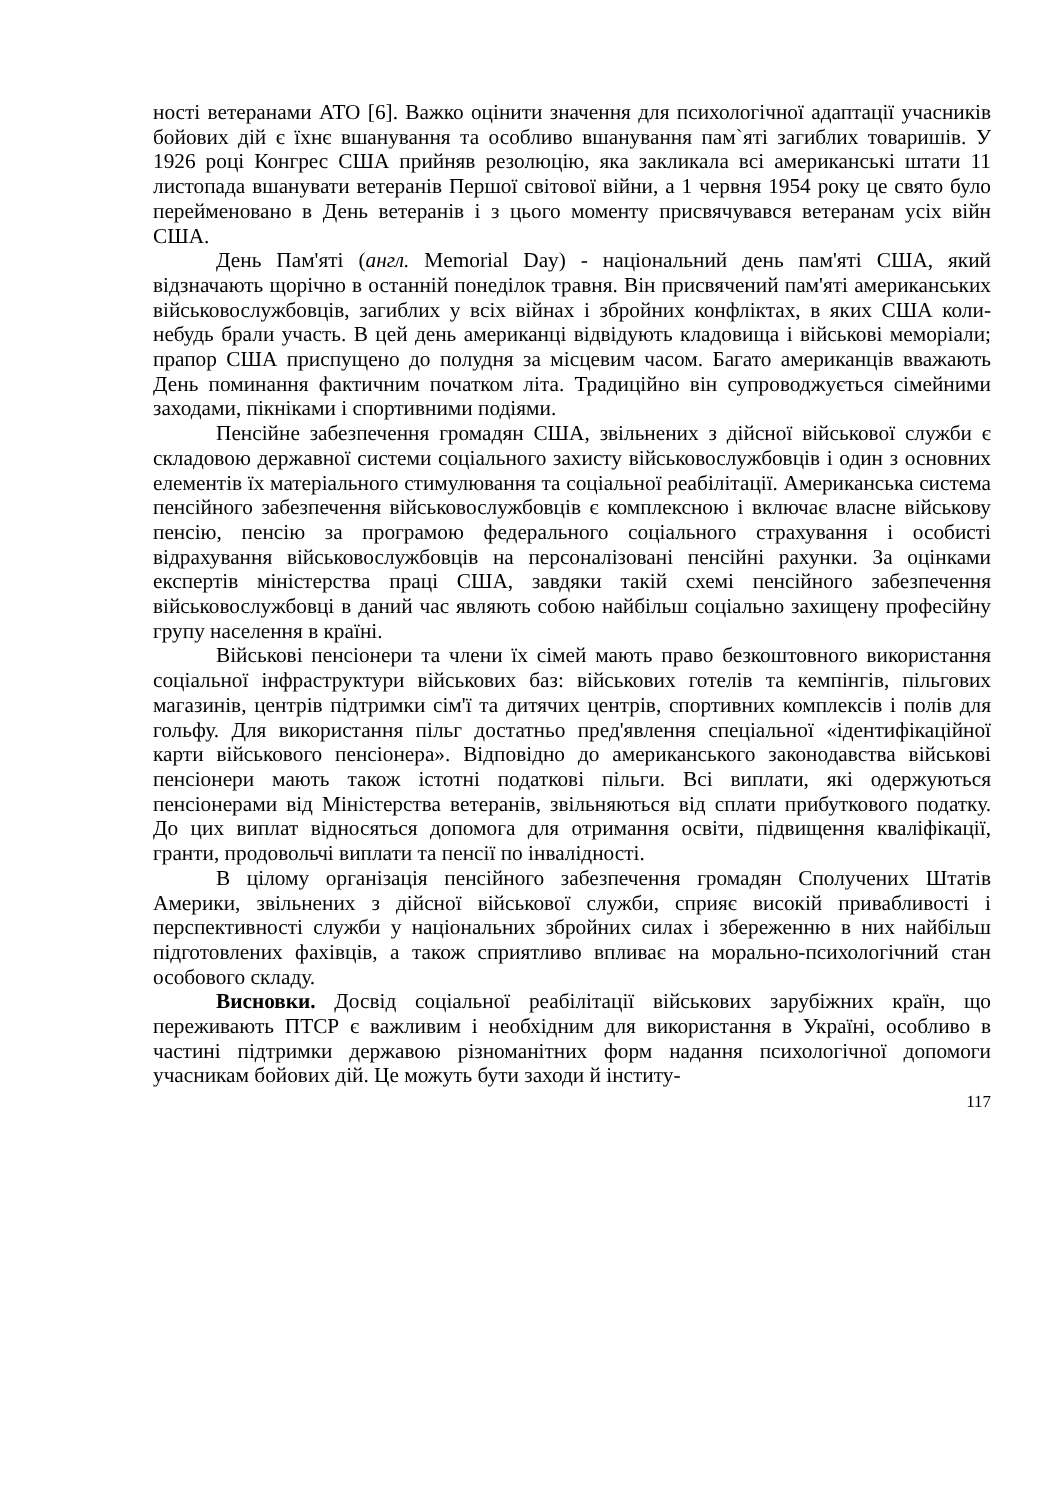ності ветеранами АТО [6]. Важко оцінити значення для психологічної адаптації учасників бойових дій є їхнє вшанування та особливо вшанування пам`яті загиблих товаришів. У 1926 році Конгрес США прийняв резолюцію, яка закликала всі американські штати 11 листопада вшанувати ветеранів Першої світової війни, а 1 червня 1954 року це свято було перейменовано в День ветеранів і з цього моменту присвячувався ветеранам усіх війн США.
День Пам'яті (англ. Memorial Day) - національний день пам'яті США, який відзначають щорічно в останній понеділок травня. Він присвячений пам'яті американських військовослужбовців, загиблих у всіх війнах і збройних конфліктах, в яких США коли-небудь брали участь. В цей день американці відвідують кладовища і військові меморіали; прапор США приспущено до полудня за місцевим часом. Багато американців вважають День поминання фактичним початком літа. Традиційно він супроводжується сімейними заходами, пікніками і спортивними подіями.
Пенсійне забезпечення громадян США, звільнених з дійсної військової служби є складовою державної системи соціального захисту військовослужбовців і один з основних елементів їх матеріального стимулювання та соціальної реабілітації. Американська система пенсійного забезпечення військовослужбовців є комплексною і включає власне військову пенсію, пенсію за програмою федерального соціального страхування і особисті відрахування військовослужбовців на персоналізовані пенсійні рахунки. За оцінками експертів міністерства праці США, завдяки такій схемі пенсійного забезпечення військовослужбовці в даний час являють собою найбільш соціально захищену професійну групу населення в країні.
Військові пенсіонери та члени їх сімей мають право безкоштовного використання соціальної інфраструктури військових баз: військових готелів та кемпінгів, пільгових магазинів, центрів підтримки сім'ї та дитячих центрів, спортивних комплексів і полів для гольфу. Для використання пільг достатньо пред'явлення спеціальної «ідентифікаційної карти військового пенсіонера». Відповідно до американського законодавства військові пенсіонери мають також істотні податкові пільги. Всі виплати, які одержуються пенсіонерами від Міністерства ветеранів, звільняються від сплати прибуткового податку. До цих виплат відносяться допомога для отримання освіти, підвищення кваліфікації, гранти, продовольчі виплати та пенсії по інвалідності.
В цілому організація пенсійного забезпечення громадян Сполучених Штатів Америки, звільнених з дійсної військової служби, сприяє високій привабливості і перспективності служби у національних збройних силах і збереженню в них найбільш підготовлених фахівців, а також сприятливо впливає на морально-психологічний стан особового складу.
Висновки. Досвід соціальної реабілітації військових зарубіжних країн, що переживають ПТСР є важливим і необхідним для використання в Україні, особливо в частині підтримки державою різноманітних форм надання психологічної допомоги учасникам бойових дій. Це можуть бути заходи й інститу-
117